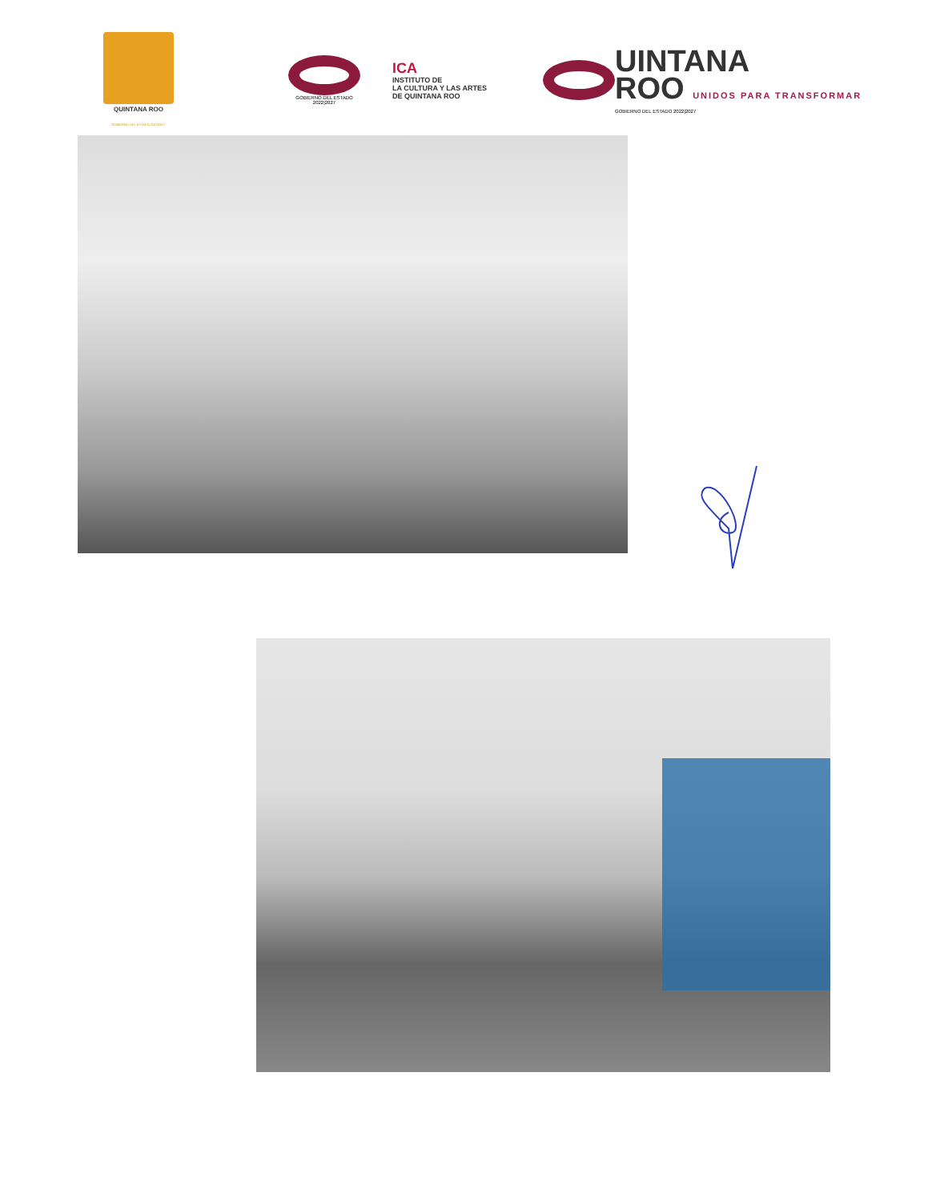QUINTANA ROO
GOBIERNO DEL ESTADO 2022|2027
GOBIERNO DEL ESTADO
2022|2027
ICA
INSTITUTO DE
LA CULTURA Y LAS ARTES
DE QUINTANA ROO
UINTANA
ROO UNIDOS PARA TRANSFORMAR
GOBIERNO DEL ESTADO 2022|2027